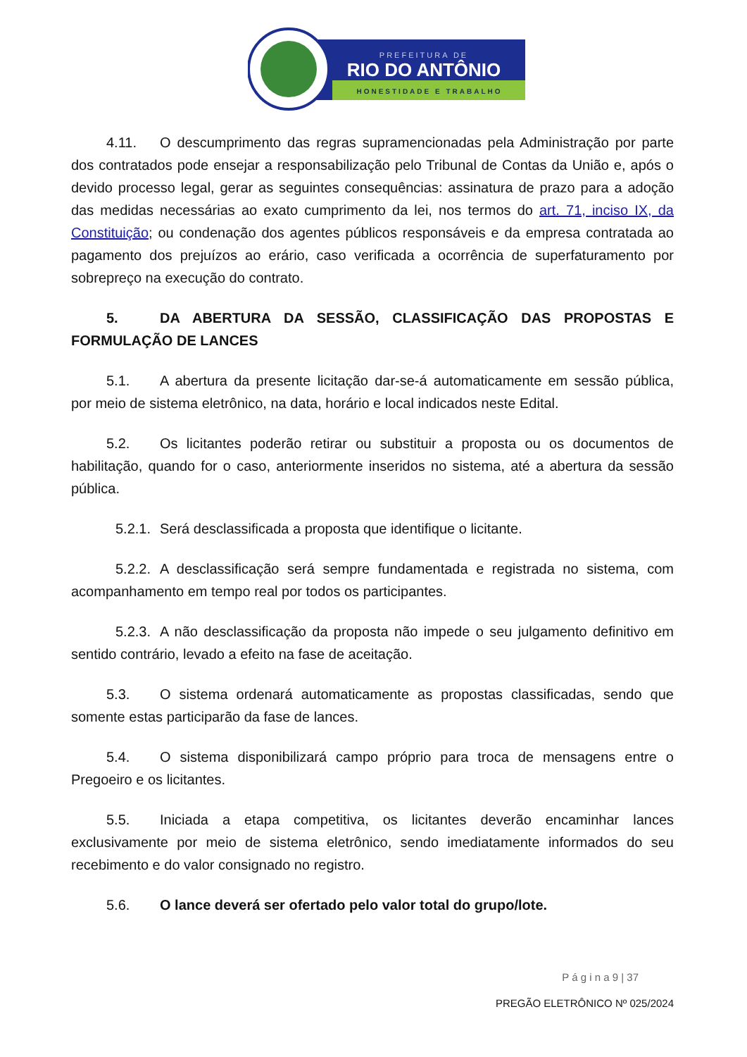PREFEITURA DE
RIO DO ANTÔNIO
HONESTIDADE E TRABALHO
4.11. O descumprimento das regras supramencionadas pela Administração por parte dos contratados pode ensejar a responsabilização pelo Tribunal de Contas da União e, após o devido processo legal, gerar as seguintes consequências: assinatura de prazo para a adoção das medidas necessárias ao exato cumprimento da lei, nos termos do art. 71, inciso IX, da Constituição; ou condenação dos agentes públicos responsáveis e da empresa contratada ao pagamento dos prejuízos ao erário, caso verificada a ocorrência de superfaturamento por sobrepreço na execução do contrato.
5. DA ABERTURA DA SESSÃO, CLASSIFICAÇÃO DAS PROPOSTAS E FORMULAÇÃO DE LANCES
5.1. A abertura da presente licitação dar-se-á automaticamente em sessão pública, por meio de sistema eletrônico, na data, horário e local indicados neste Edital.
5.2. Os licitantes poderão retirar ou substituir a proposta ou os documentos de habilitação, quando for o caso, anteriormente inseridos no sistema, até a abertura da sessão pública.
5.2.1. Será desclassificada a proposta que identifique o licitante.
5.2.2. A desclassificação será sempre fundamentada e registrada no sistema, com acompanhamento em tempo real por todos os participantes.
5.2.3. A não desclassificação da proposta não impede o seu julgamento definitivo em sentido contrário, levado a efeito na fase de aceitação.
5.3. O sistema ordenará automaticamente as propostas classificadas, sendo que somente estas participarão da fase de lances.
5.4. O sistema disponibilizará campo próprio para troca de mensagens entre o Pregoeiro e os licitantes.
5.5. Iniciada a etapa competitiva, os licitantes deverão encaminhar lances exclusivamente por meio de sistema eletrônico, sendo imediatamente informados do seu recebimento e do valor consignado no registro.
5.6. O lance deverá ser ofertado pelo valor total do grupo/lote.
P á g i n a 9 | 37
PREGÃO ELETRÔNICO Nº 025/2024